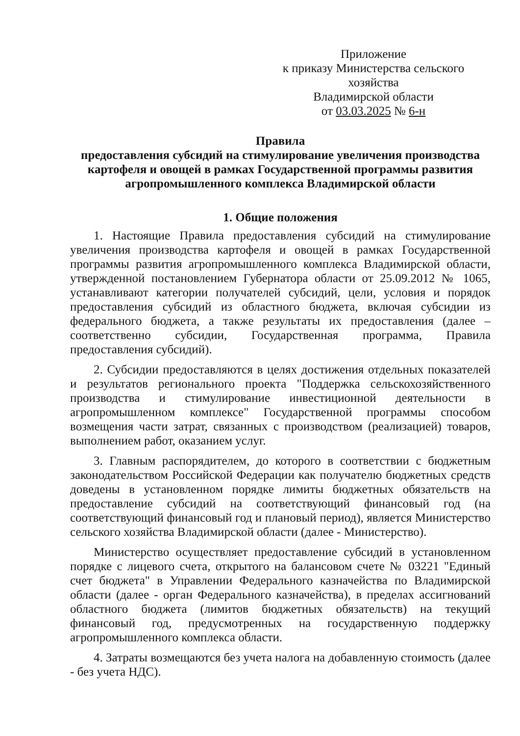Приложение
к приказу Министерства сельского хозяйства
Владимирской области
от 03.03.2025 № 6-н
Правила
предоставления субсидий на стимулирование увеличения производства картофеля и овощей в рамках Государственной программы развития агропромышленного комплекса Владимирской области
1. Общие положения
1. Настоящие Правила предоставления субсидий на стимулирование увеличения производства картофеля и овощей в рамках Государственной программы развития агропромышленного комплекса Владимирской области, утвержденной постановлением Губернатора области от 25.09.2012 № 1065, устанавливают категории получателей субсидий, цели, условия и порядок предоставления субсидий из областного бюджета, включая субсидии из федерального бюджета, а также результаты их предоставления (далее – соответственно субсидии, Государственная программа, Правила предоставления субсидий).
2. Субсидии предоставляются в целях достижения отдельных показателей и результатов регионального проекта "Поддержка сельскохозяйственного производства и стимулирование инвестиционной деятельности в агропромышленном комплексе" Государственной программы способом возмещения части затрат, связанных с производством (реализацией) товаров, выполнением работ, оказанием услуг.
3. Главным распорядителем, до которого в соответствии с бюджетным законодательством Российской Федерации как получателю бюджетных средств доведены в установленном порядке лимиты бюджетных обязательств на предоставление субсидий на соответствующий финансовый год (на соответствующий финансовый год и плановый период), является Министерство сельского хозяйства Владимирской области (далее - Министерство).
Министерство осуществляет предоставление субсидий в установленном порядке с лицевого счета, открытого на балансовом счете № 03221 "Единый счет бюджета" в Управлении Федерального казначейства по Владимирской области (далее - орган Федерального казначейства), в пределах ассигнований областного бюджета (лимитов бюджетных обязательств) на текущий финансовый год, предусмотренных на государственную поддержку агропромышленного комплекса области.
4. Затраты возмещаются без учета налога на добавленную стоимость (далее - без учета НДС).